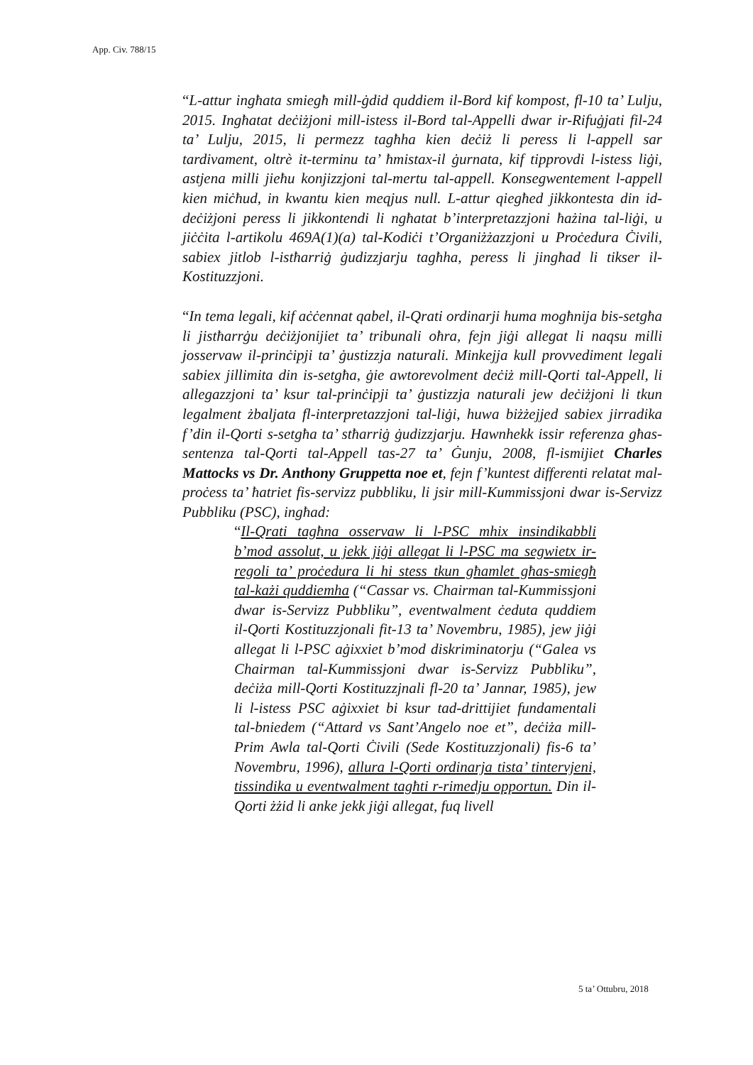App. Civ. 788/15
“L-attur ingħata smiegħ mill-ġdid quddiem il-Bord kif kompost, fl-10 ta’ Lulju, 2015. Ingħatat deċiżjoni mill-istess il-Bord tal-Appelli dwar ir-Rifuġjati fil-24 ta’ Lulju, 2015, li permezz tagħha kien deċiż li peress li l-appell sar tardivament, oltrè it-terminu ta’ ħmistax-il ġurnata, kif tipprovdi l-istess liġi, astjena milli jieħu konjizzjoni tal-mertu tal-appell. Konsegwentement l-appell kien miċħud, in kwantu kien meqjus null. L-attur qiegħed jikkontesta din id-deċiżjoni peress li jikkontendi li ngħatat b’interpretazzjoni ħażina tal-liġi, u jiċċita l-artikolu 469A(1)(a) tal-Kodiċi t’Organiżżazzjoni u Proċedura Ċivili, sabiex jitlob l-istħarriġ ġudizzjarju tagħha, peress li jingħad li tikser il-Kostituzzjoni.
“In tema legali, kif aċċennat qabel, il-Qrati ordinarji huma mogħnija bis-setgħa li jistħarrġu deċiżjonijiet ta’ tribunali oħra, fejn jiġi allegat li naqsu milli josservaw il-prinċipji ta’ ġustizzja naturali. Minkejja kull provvediment legali sabiex jillimita din is-setgħa, ġie awtorevolment deċiż mill-Qorti tal-Appell, li allegazzjoni ta’ ksur tal-prinċipji ta’ ġustizzja naturali jew deċiżjoni li tkun legalment żbaljata fl-interpretazzjoni tal-liġi, huwa biżżejjed sabiex jirradika f’din il-Qorti s-setgħa ta’ stħarriġ ġudizzjarju. Hawnhekk issir referenza għas-sentenza tal-Qorti tal-Appell tas-27 ta’ Ġunju, 2008, fl-ismijiet Charles Mattocks vs Dr. Anthony Gruppetta noe et, fejn f’kuntest differenti relatat mal-proċess ta’ ħatriet fis-servizz pubbliku, li jsir mill-Kummissjoni dwar is-Servizz Pubbliku (PSC), ingħad:
“Il-Qrati tagħna osservaw li l-PSC mhix insindikabbli b’mod assolut, u jekk jiġi allegat li l-PSC ma segwietx ir-regoli ta’ proċedura li hi stess tkun għamlet għas-smiegħ tal-każi quddiemha (“Cassar vs. Chairman tal-Kummissjoni dwar is-Servizz Pubbliku”, eventwalment ċeduta quddiem il-Qorti Kostituzzjonali fit-13 ta’ Novembru, 1985), jew jiġi allegat li l-PSC aġixxiet b’mod diskriminatorju (“Galea vs Chairman tal-Kummissjoni dwar is-Servizz Pubbliku”, deċiża mill-Qorti Kostituzzjnali fl-20 ta’ Jannar, 1985), jew li l-istess PSC aġixxiet bi ksur tad-drittijiet fundamentali tal-bniedem (“Attard vs Sant’Angelo noe et”, deċiża mill-Prim Awla tal-Qorti Ċivili (Sede Kostituzzjonali) fis-6 ta’ Novembru, 1996), allura l-Qorti ordinarja tista’ tintervjeni, tissindika u eventwalment tagħti r-rimedju opportun. Din il-Qorti żżid li anke jekk jiġi allegat, fuq livell
5 ta’ Ottubru, 2018